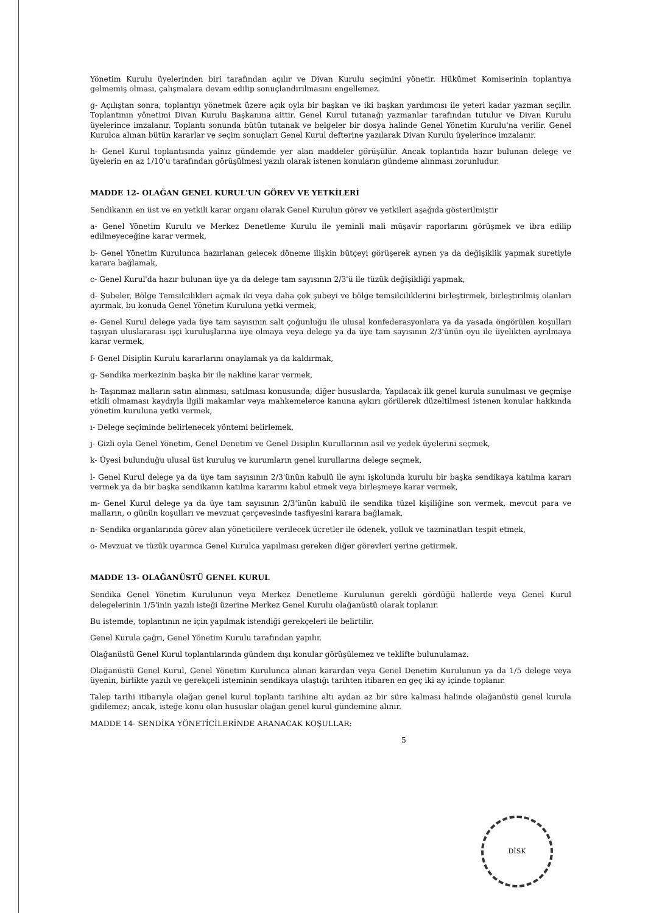Yönetim Kurulu üyelerinden biri tarafından açılır ve Divan Kurulu seçimini yönetir. Hükümet Komiserinin toplantıya gelmemiş olması, çalışmalara devam edilip sonuçlandırılmasını engellemez.
g- Açılıştan sonra, toplantıyı yönetmek üzere açık oyla bir başkan ve iki başkan yardımcısı ile yeteri kadar yazman seçilir. Toplantının yönetimi Divan Kurulu Başkanına aittir. Genel Kurul tutanağı yazmanlar tarafından tutulur ve Divan Kurulu üyelerince imzalanır. Toplantı sonunda bütün tutanak ve belgeler bir dosya halinde Genel Yönetim Kurulu'na verilir. Genel Kurulca alınan bütün kararlar ve seçim sonuçları Genel Kurul defterine yazılarak Divan Kurulu üyelerince imzalanır.
h- Genel Kurul toplantısında yalnız gündemde yer alan maddeler görüşülür. Ancak toplantıda hazır bulunan delege ve üyelerin en az 1/10'u tarafından görüşülmesi yazılı olarak istenen konuların gündeme alınması zorunludur.
MADDE 12- OLAĞAN GENEL KURUL'UN GÖREV VE YETKİLERİ
Sendikanın en üst ve en yetkili karar organı olarak Genel Kurulun görev ve yetkileri aşağıda gösterilmiştir
a- Genel Yönetim Kurulu ve Merkez Denetleme Kurulu ile yeminli mali müşavir raporlarını görüşmek ve ibra edilip edilmeyeceğine karar vermek,
b- Genel Yönetim Kurulunca hazırlanan gelecek döneme ilişkin bütçeyi görüşerek aynen ya da değişiklik yapmak suretiyle karara bağlamak,
c- Genel Kurul'da hazır bulunan üye ya da delege tam sayısının 2/3'ü ile tüzük değişikliği yapmak,
d- Şubeler, Bölge Temsilcilikleri açmak iki veya daha çok şubeyi ve bölge temsilciliklerini birleştirmek, birleştirilmiş olanları ayırmak, bu konuda Genel Yönetim Kuruluna yetki vermek,
e- Genel Kurul delege yada üye tam sayısının salt çoğunluğu ile ulusal konfederasyonlara ya da yasada öngörülen koşulları taşıyan uluslararası işçi kuruluşlarına üye olmaya veya delege ya da üye tam sayısının 2/3'ünün oyu ile üyelikten ayrılmaya karar vermek,
f- Genel Disiplin Kurulu kararlarını onaylamak ya da kaldırmak,
g- Sendika merkezinin başka bir ile nakline karar vermek,
h- Taşınmaz malların satın alınması, satılması konusunda; diğer hususlarda; Yapılacak ilk genel kurula sunulması ve geçmişe etkili olmaması kaydıyla ilgili makamlar veya mahkemelerce kanuna aykırı görülerek düzeltilmesi istenen konular hakkında yönetim kuruluna yetki vermek,
ı- Delege seçiminde belirlenecek yöntemi belirlemek,
j- Gizli oyla Genel Yönetim, Genel Denetim ve Genel Disiplin Kurullarının asil ve yedek üyelerini seçmek,
k- Üyesi bulunduğu ulusal üst kuruluş ve kurumların genel kurullarına delege seçmek,
l- Genel Kurul delege ya da üye tam sayısının 2/3'ünün kabulü ile aynı işkolunda kurulu bir başka sendikaya katılma kararı vermek ya da bir başka sendikanın katılma kararını kabul etmek veya birleşmeye karar vermek,
m- Genel Kurul delege ya da üye tam sayısının 2/3'ünün kabulü ile sendika tüzel kişiliğine son vermek, mevcut para ve malların, o günün koşulları ve mevzuat çerçevesinde tasfiyesini karara bağlamak,
n- Sendika organlarında görev alan yöneticilere verilecek ücretler ile ödenek, yolluk ve tazminatları tespit etmek,
o- Mevzuat ve tüzük uyarınca Genel Kurulca yapılması gereken diğer görevleri yerine getirmek.
MADDE 13- OLAĞANÜSTÜ GENEL KURUL
Sendika Genel Yönetim Kurulunun veya Merkez Denetleme Kurulunun gerekli gördüğü hallerde veya Genel Kurul delegelerinin 1/5'inin yazılı isteği üzerine Merkez Genel Kurulu olağanüstü olarak toplanır.
Bu istemde, toplantının ne için yapılmak istendiği gerekçeleri ile belirtilir.
Genel Kurula çağrı, Genel Yönetim Kurulu tarafından yapılır.
Olağanüstü Genel Kurul toplantılarında gündem dışı konular görüşülemez ve teklifte bulunulamaz.
Olağanüstü Genel Kurul, Genel Yönetim Kurulunca alınan karardan veya Genel Denetim Kurulunun ya da 1/5 delege veya üyenin, birlikte yazılı ve gerekçeli isteminin sendikaya ulaştığı tarihten itibaren en geç iki ay içinde toplanır.
Talep tarihi itibarıyla olağan genel kurul toplantı tarihine altı aydan az bir süre kalması halinde olağanüstü genel kurula gidilemez; ancak, isteğe konu olan hususlar olağan genel kurul gündemine alınır.
MADDE 14- SENDİKA YÖNETİCİLERİNDE ARANACAK KOŞULLAR:
5
DİSK